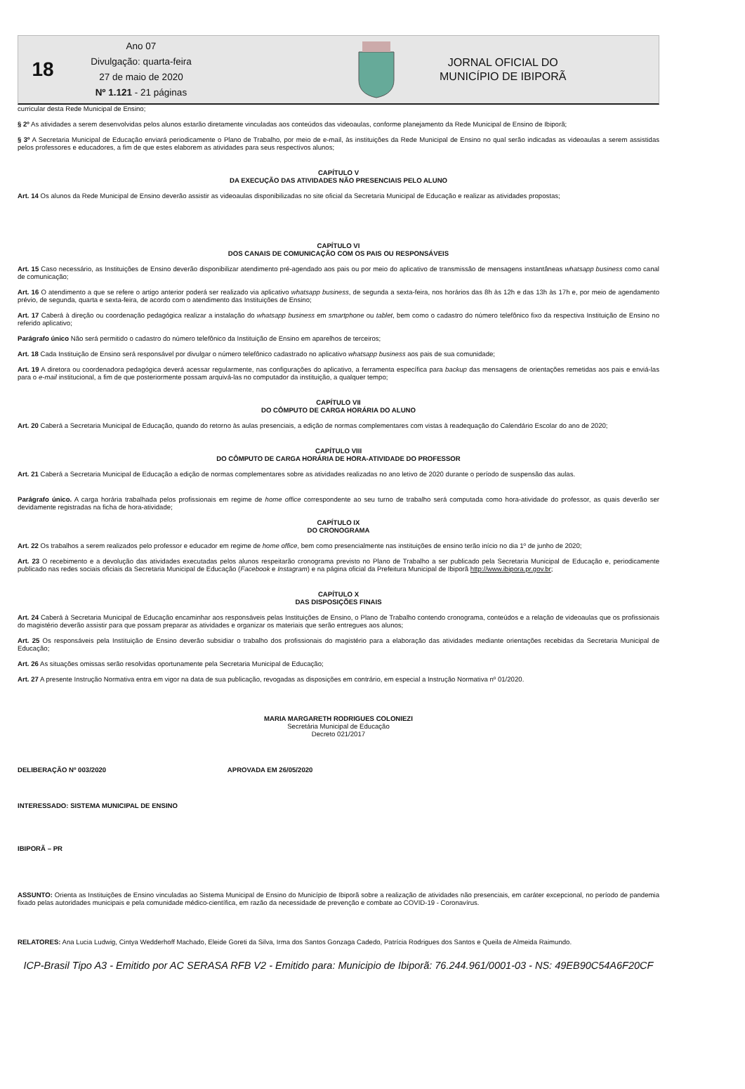18
Ano 07
Divulgação: quarta-feira
27 de maio de 2020
Nº 1.121 - 21 páginas
JORNAL OFICIAL DO
MUNICÍPIO DE IBIPORÃ
curricular desta Rede Municipal de Ensino;
§ 2º As atividades a serem desenvolvidas pelos alunos estarão diretamente vinculadas aos conteúdos das videoaulas, conforme planejamento da Rede Municipal de Ensino de Ibiporã;
§ 3º A Secretaria Municipal de Educação enviará periodicamente o Plano de Trabalho, por meio de e-mail, às instituições da Rede Municipal de Ensino no qual serão indicadas as videoaulas a serem assistidas pelos professores e educadores, a fim de que estes elaborem as atividades para seus respectivos alunos;
CAPÍTULO V
DA EXECUÇÃO DAS ATIVIDADES NÃO PRESENCIAIS PELO ALUNO
Art. 14 Os alunos da Rede Municipal de Ensino deverão assistir as videoaulas disponibilizadas no site oficial da Secretaria Municipal de Educação e realizar as atividades propostas;
CAPÍTULO VI
DOS CANAIS DE COMUNICAÇÃO COM OS PAIS OU RESPONSÁVEIS
Art. 15 Caso necessário, as Instituições de Ensino deverão disponibilizar atendimento pré-agendado aos pais ou por meio do aplicativo de transmissão de mensagens instantâneas whatsapp business como canal de comunicação;
Art. 16 O atendimento a que se refere o artigo anterior poderá ser realizado via aplicativo whatsapp business, de segunda a sexta-feira, nos horários das 8h às 12h e das 13h às 17h e, por meio de agendamento prévio, de segunda, quarta e sexta-feira, de acordo com o atendimento das Instituições de Ensino;
Art. 17 Caberá à direção ou coordenação pedagógica realizar a instalação do whatsapp business em smartphone ou tablet, bem como o cadastro do número telefônico fixo da respectiva Instituição de Ensino no referido aplicativo;
Parágrafo único Não será permitido o cadastro do número telefônico da Instituição de Ensino em aparelhos de terceiros;
Art. 18 Cada Instituição de Ensino será responsável por divulgar o número telefônico cadastrado no aplicativo whatsapp business aos pais de sua comunidade;
Art. 19 A diretora ou coordenadora pedagógica deverá acessar regularmente, nas configurações do aplicativo, a ferramenta específica para backup das mensagens de orientações remetidas aos pais e enviá-las para o e-mail institucional, a fim de que posteriormente possam arquivá-las no computador da instituição, a qualquer tempo;
CAPÍTULO VII
DO CÔMPUTO DE CARGA HORÁRIA DO ALUNO
Art. 20 Caberá a Secretaria Municipal de Educação, quando do retorno às aulas presenciais, a edição de normas complementares com vistas à readequação do Calendário Escolar do ano de 2020;
CAPÍTULO VIII
DO CÔMPUTO DE CARGA HORÁRIA DE HORA-ATIVIDADE DO PROFESSOR
Art. 21 Caberá a Secretaria Municipal de Educação a edição de normas complementares sobre as atividades realizadas no ano letivo de 2020 durante o período de suspensão das aulas.
Parágrafo único. A carga horária trabalhada pelos profissionais em regime de home office correspondente ao seu turno de trabalho será computada como hora-atividade do professor, as quais deverão ser devidamente registradas na ficha de hora-atividade;
CAPÍTULO IX
DO CRONOGRAMA
Art. 22 Os trabalhos a serem realizados pelo professor e educador em regime de home office, bem como presencialmente nas instituições de ensino terão início no dia 1º de junho de 2020;
Art. 23 O recebimento e a devolução das atividades executadas pelos alunos respeitarão cronograma previsto no Plano de Trabalho a ser publicado pela Secretaria Municipal de Educação e, periodicamente publicado nas redes sociais oficiais da Secretaria Municipal de Educação (Facebook e Instagram) e na página oficial da Prefeitura Municipal de Ibiporã http://www.ibipora.pr.gov.br;
CAPÍTULO X
DAS DISPOSIÇÕES FINAIS
Art. 24 Caberá à Secretaria Municipal de Educação encaminhar aos responsáveis pelas Instituições de Ensino, o Plano de Trabalho contendo cronograma, conteúdos e a relação de videoaulas que os profissionais do magistério deverão assistir para que possam preparar as atividades e organizar os materiais que serão entregues aos alunos;
Art. 25 Os responsáveis pela Instituição de Ensino deverão subsidiar o trabalho dos profissionais do magistério para a elaboração das atividades mediante orientações recebidas da Secretaria Municipal de Educação;
Art. 26 As situações omissas serão resolvidas oportunamente pela Secretaria Municipal de Educação;
Art. 27 A presente Instrução Normativa entra em vigor na data de sua publicação, revogadas as disposições em contrário, em especial a Instrução Normativa nº 01/2020.
MARIA MARGARETH RODRIGUES COLONIEZI
Secretária Municipal de Educação
Decreto 021/2017
DELIBERAÇÃO Nº 003/2020 APROVADA EM 26/05/2020
INTERESSADO: SISTEMA MUNICIPAL DE ENSINO
IBIPORÃ – PR
ASSUNTO: Orienta as Instituições de Ensino vinculadas ao Sistema Municipal de Ensino do Município de Ibiporã sobre a realização de atividades não presenciais, em caráter excepcional, no período de pandemia fixado pelas autoridades municipais e pela comunidade médico-científica, em razão da necessidade de prevenção e combate ao COVID-19 - Coronavírus.
RELATORES: Ana Lucia Ludwig, Cintya Wedderhoff Machado, Eleide Goreti da Silva, Irma dos Santos Gonzaga Cadedo, Patrícia Rodrigues dos Santos e Queila de Almeida Raimundo.
ICP-Brasil Tipo A3 - Emitido por AC SERASA RFB V2 - Emitido para: Municipio de Ibiporã: 76.244.961/0001-03 - NS: 49EB90C54A6F20CF